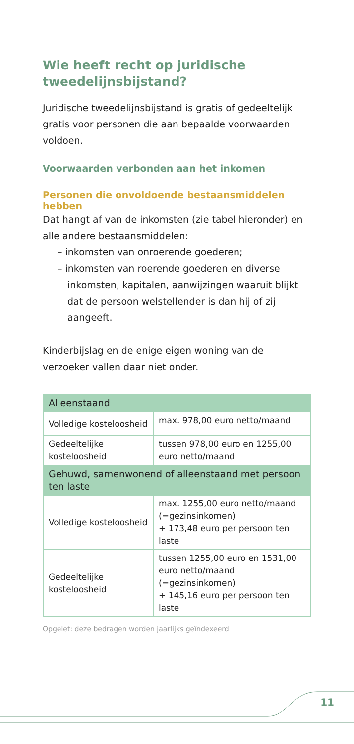Wie heeft recht op juridische tweedelijnsbijstand?
Juridische tweedelijnsbijstand is gratis of gedeeltelijk gratis voor personen die aan bepaalde voorwaarden voldoen.
Voorwaarden verbonden aan het inkomen
Personen die onvoldoende bestaansmiddelen hebben
Dat hangt af van de inkomsten (zie tabel hieronder) en alle andere bestaansmiddelen:
– inkomsten van onroerende goederen;
– inkomsten van roerende goederen en diverse inkomsten, kapitalen, aanwijzingen waaruit blijkt dat de persoon welstellender is dan hij of zij aangeeft.
Kinderbijslag en de enige eigen woning van de verzoeker vallen daar niet onder.
| Alleenstaand | |
| Volledige kosteloosheid | max. 978,00 euro netto/maand |
| Gedeeltelijke kosteloosheid | tussen 978,00 euro en 1255,00 euro netto/maand |
| Gehuwd, samenwonend of alleenstaand met persoon ten laste | |
| Volledige kosteloosheid | max. 1255,00 euro netto/maand (=gezinsinkomen) + 173,48 euro per persoon ten laste |
| Gedeeltelijke kosteloosheid | tussen 1255,00 euro en 1531,00 euro netto/maand (=gezinsinkomen) + 145,16 euro per persoon ten laste |
Opgelet: deze bedragen worden jaarlijks geïndexeerd
11